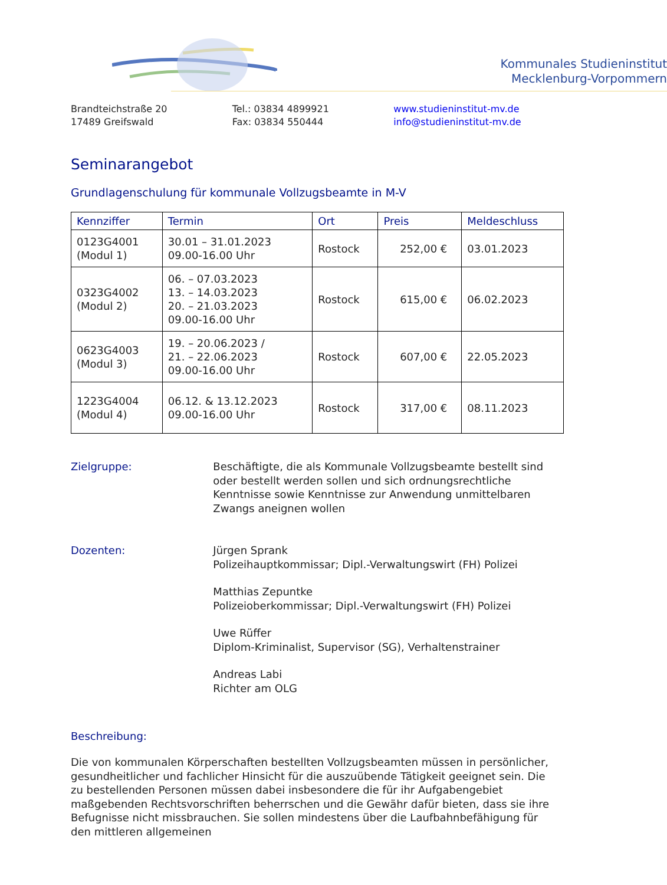Kommunales Studieninstitut
Mecklenburg-Vorpommern
Brandteichstraße 20
17489 Greifswald
Tel.: 03834 4899921
Fax: 03834 550444
www.studieninstitut-mv.de
info@studieninstitut-mv.de
Seminarangebot
Grundlagenschulung für kommunale Vollzugsbeamte in M-V
| Kennziffer | Termin | Ort | Preis | Meldeschluss |
| --- | --- | --- | --- | --- |
| 0123G4001 (Modul 1) | 30.01 – 31.01.2023 09.00-16.00 Uhr | Rostock | 252,00 € | 03.01.2023 |
| 0323G4002 (Modul 2) | 06. – 07.03.2023 13. – 14.03.2023 20. – 21.03.2023 09.00-16.00 Uhr | Rostock | 615,00 € | 06.02.2023 |
| 0623G4003 (Modul 3) | 19. – 20.06.2023 / 21. – 22.06.2023 09.00-16.00 Uhr | Rostock | 607,00 € | 22.05.2023 |
| 1223G4004 (Modul 4) | 06.12. & 13.12.2023 09.00-16.00 Uhr | Rostock | 317,00 € | 08.11.2023 |
Zielgruppe: Beschäftigte, die als Kommunale Vollzugsbeamte bestellt sind oder bestellt werden sollen und sich ordnungsrechtliche Kenntnisse sowie Kenntnisse zur Anwendung unmittelbaren Zwangs aneignen wollen
Dozenten: Jürgen Sprank
Polizeihauptkommissar; Dipl.-Verwaltungswirt (FH) Polizei
Matthias Zepuntke
Polizeioberkommissar; Dipl.-Verwaltungswirt (FH) Polizei
Uwe Rüffer
Diplom-Kriminalist, Supervisor (SG), Verhaltenstrainer
Andreas Labi
Richter am OLG
Beschreibung:
Die von kommunalen Körperschaften bestellten Vollzugsbeamten müssen in persönlicher, gesundheitlicher und fachlicher Hinsicht für die auszuübende Tätigkeit geeignet sein. Die zu bestellenden Personen müssen dabei insbesondere die für ihr Aufgabengebiet maßgebenden Rechtsvorschriften beherrschen und die Gewähr dafür bieten, dass sie ihre Befugnisse nicht missbrauchen. Sie sollen mindestens über die Laufbahnbefähigung für den mittleren allgemeinen